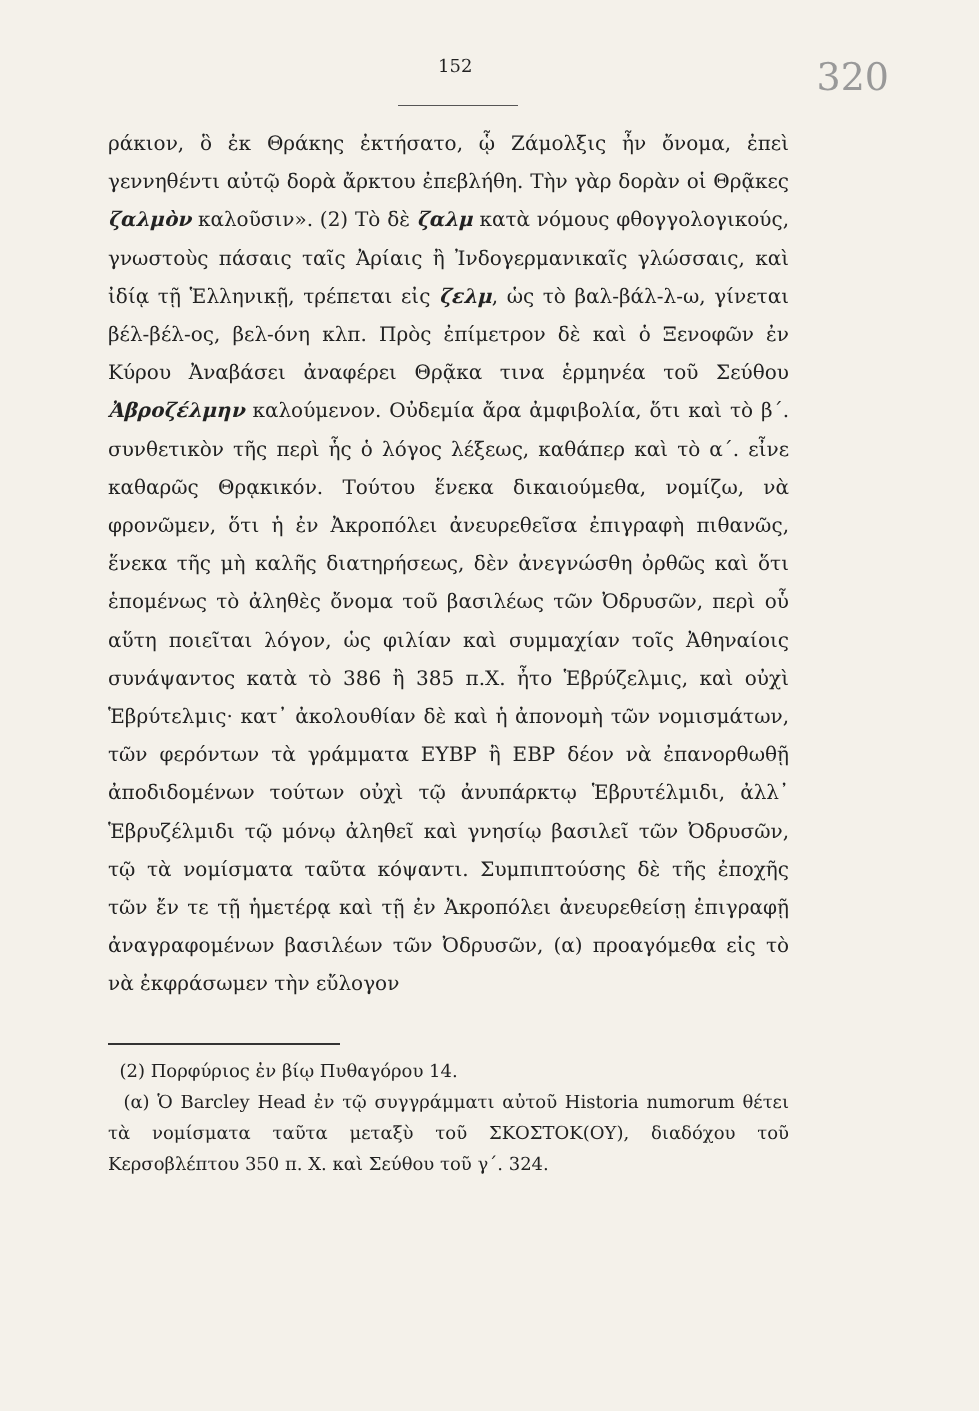152 320
ράκιον, ὃ ἐκ Θράκης ἐκτήσατο, ᾧ Ζάμολξις ἦν ὄνομα, ἐπεὶ γεννηθέντι αὐτῷ δορὰ ἄρκτου ἐπεβλήθη. Τὴν γὰρ δορὰν οἱ Θρᾷκες ζαλμὸν καλοῦσιν». (2) Τὸ δὲ ζαλμ κατὰ νόμους φθογγολογικούς, γνωστοὺς πάσαις ταῖς Ἀρίαις ἢ Ἰνδογερμανικαῖς γλώσσαις, καὶ ἰδίᾳ τῇ Ἑλληνικῇ, τρέπεται εἰς ζελμ, ὡς τὸ βαλ-βάλ-λ-ω, γίνεται βέλ-βέλ-ος, βελ-όνη κλπ. Πρὸς ἐπίμετρον δὲ καὶ ὁ Ξενοφῶν ἐν Κύρου Ἀναβάσει ἀναφέρει Θρᾷκα τινα ἑρμηνέα τοῦ Σεύθου Ἀβροζέλμην καλούμενον. Οὐδεμία ἄρα ἀμφιβολία, ὅτι καὶ τὸ β΄. συνθετικὸν τῆς περὶ ἧς ὁ λόγος λέξεως, καθάπερ καὶ τὸ α΄. εἶνε καθαρῶς Θρᾳκικόν. Τούτου ἕνεκα δικαιούμεθα, νομίζω, νὰ φρονῶμεν, ὅτι ἡ ἐν Ἀκροπόλει ἀνευρεθεῖσα ἐπιγραφὴ πιθανῶς, ἕνεκα τῆς μὴ καλῆς διατηρήσεως, δὲν ἀνεγνώσθη ὀρθῶς καὶ ὅτι ἑπομένως τὸ ἀληθὲς ὄνομα τοῦ βασιλέως τῶν Ὀδρυσῶν, περὶ οὗ αὕτη ποιεῖται λόγον, ὡς φιλίαν καὶ συμμαχίαν τοῖς Ἀθηναίοις συνάψαντος κατὰ τὸ 386 ἢ 385 π.Χ. ἦτο Ἑβρύζελμις, καὶ οὐχὶ Ἑβρύτελμις· κατ᾽ ἀκολουθίαν δὲ καὶ ἡ ἀπονομὴ τῶν νομισμάτων, τῶν φερόντων τὰ γράμματα ΕΥΒΡ ἢ ΕΒΡ δέον νὰ ἐπανορθωθῇ ἀποδιδομένων τούτων οὐχὶ τῷ ἀνυπάρκτῳ Ἑβρυτέλμιδι, ἀλλ᾽ Ἑβρυζέλμιδι τῷ μόνῳ ἀληθεῖ καὶ γνησίῳ βασιλεῖ τῶν Ὀδρυσῶν, τῷ τὰ νομίσματα ταῦτα κόψαντι. Συμπιπτούσης δὲ τῆς ἐποχῆς τῶν ἔν τε τῇ ἡμετέρᾳ καὶ τῇ ἐν Ἀκροπόλει ἀνευρεθείσῃ ἐπιγραφῇ ἀναγραφομένων βασιλέων τῶν Ὀδρυσῶν, (α) προαγόμεθα εἰς τὸ νὰ ἐκφράσωμεν τὴν εὔλογον
(2) Πορφύριος ἐν βίῳ Πυθαγόρου 14.
(α) Ὁ Barcley Head ἐν τῷ συγγράμματι αὐτοῦ Historia numorum θέτει τὰ νομίσματα ταῦτα μεταξὺ τοῦ ΣΚΟΣΤΟΚ(ΟΥ), διαδόχου τοῦ Κερσοβλέπτου 350 π. Χ. καὶ Σεύθου τοῦ γ΄. 324.